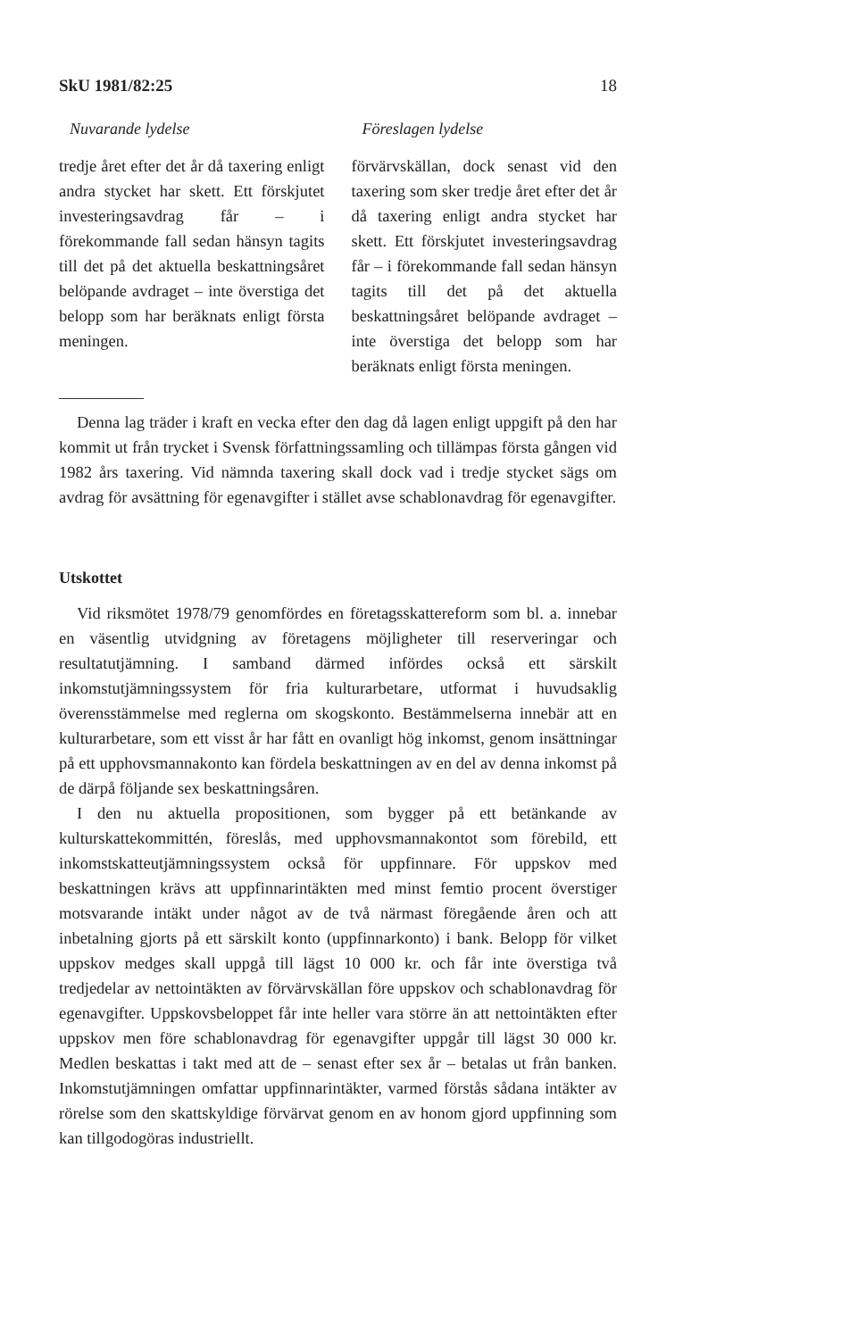SkU 1981/82:25 18
Nuvarande lydelse
tredje året efter det år då taxering enligt andra stycket har skett. Ett förskjutet investeringsavdrag får – i förekommande fall sedan hänsyn tagits till det på det aktuella beskattningsåret belöpande avdraget – inte överstiga det belopp som har beräknats enligt första meningen.
Föreslagen lydelse
förvärvskällan, dock senast vid den taxering som sker tredje året efter det år då taxering enligt andra stycket har skett. Ett förskjutet investeringsavdrag får – i förekommande fall sedan hänsyn tagits till det på det aktuella beskattningsåret belöpande avdraget – inte överstiga det belopp som har beräknats enligt första meningen.
Denna lag träder i kraft en vecka efter den dag då lagen enligt uppgift på den har kommit ut från trycket i Svensk författningssamling och tillämpas första gången vid 1982 års taxering. Vid nämnda taxering skall dock vad i tredje stycket sägs om avdrag för avsättning för egenavgifter i stället avse schablonavdrag för egenavgifter.
Utskottet
Vid riksmötet 1978/79 genomfördes en företagsskattereform som bl. a. innebar en väsentlig utvidgning av företagens möjligheter till reserveringar och resultatutjämning. I samband därmed infördes också ett särskilt inkomstutjämningssystem för fria kulturarbetare, utformat i huvudsaklig överensstämmelse med reglerna om skogskonto. Bestämmelserna innebär att en kulturarbetare, som ett visst år har fått en ovanligt hög inkomst, genom insättningar på ett upphovsmannakonto kan fördela beskattningen av en del av denna inkomst på de därpå följande sex beskattningsåren.
I den nu aktuella propositionen, som bygger på ett betänkande av kulturskattekommittén, föreslås, med upphovsmannakontot som förebild, ett inkomstskatteutjämningssystem också för uppfinnare. För uppskov med beskattningen krävs att uppfinnarintäkten med minst femtio procent överstiger motsvarande intäkt under något av de två närmast föregående åren och att inbetalning gjorts på ett särskilt konto (uppfinnarkonto) i bank. Belopp för vilket uppskov medges skall uppgå till lägst 10 000 kr. och får inte överstiga två tredjedelar av nettointäkten av förvärvskällan före uppskov och schablonavdrag för egenavgifter. Uppskovsbeloppet får inte heller vara större än att nettointäkten efter uppskov men före schablonavdrag för egenavgifter uppgår till lägst 30 000 kr. Medlen beskattas i takt med att de – senast efter sex år – betalas ut från banken. Inkomstutjämningen omfattar uppfinnarintäkter, varmed förstås sådana intäkter av rörelse som den skattskyldige förvärvat genom en av honom gjord uppfinning som kan tillgodogöras industriellt.